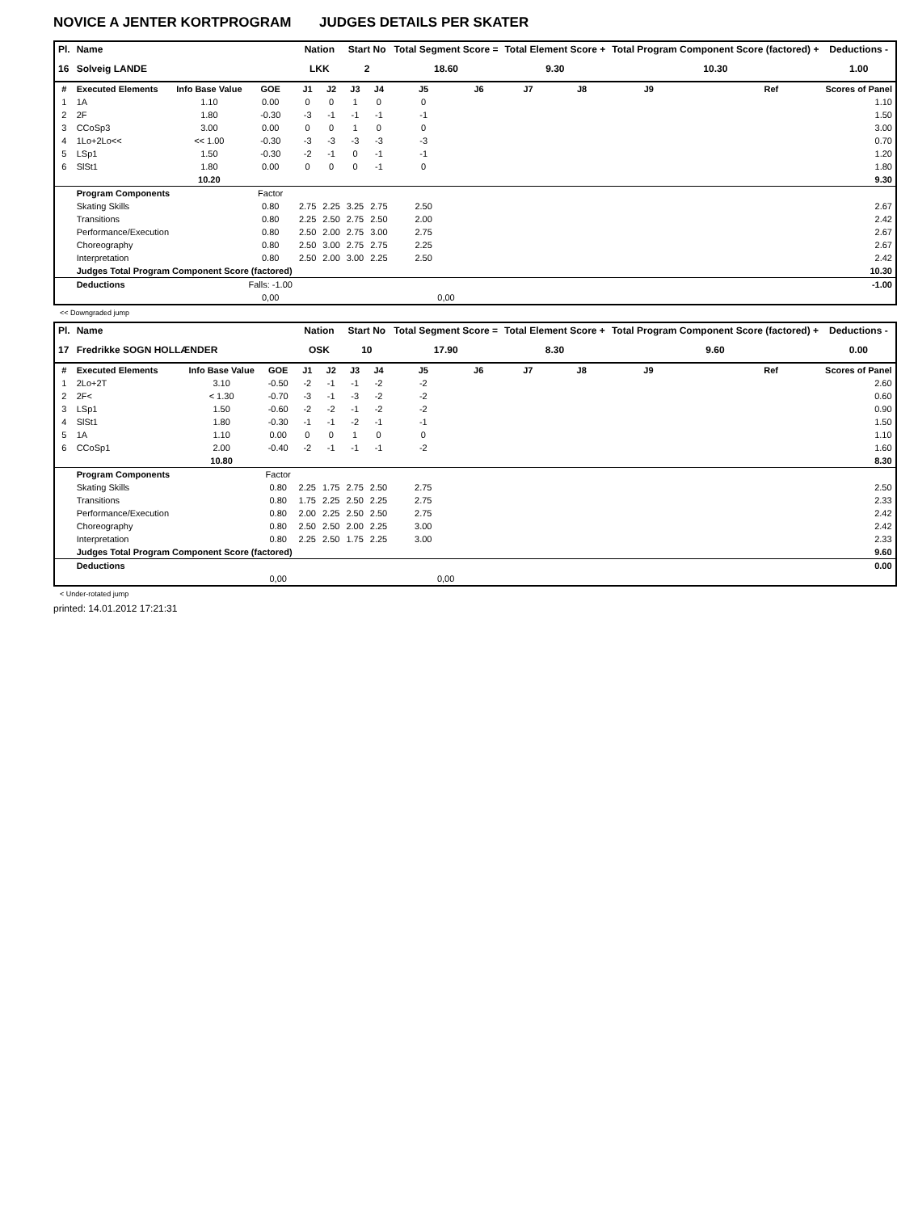NOVICE A JENTER KORTPROGRAM JUDGES DETAILS PER SKATER
| Pl. | Name | | | Nation | | Start No | | Total Segment Score = | | Total Element Score + | | Total Program Component Score (factored) + | | | Deductions - |
| --- | --- | --- | --- | --- | --- | --- | --- | --- | --- | --- | --- | --- | --- | --- | --- |
| 16 | Solveig LANDE | | | LKK | | 2 | | 18.60 | | 9.30 | | 10.30 | | | 1.00 |
| # | Executed Elements | Info Base Value | GOE | J1 | J2 | J3 | J4 | J5 | J6 | J7 | J8 | J9 | | Ref | Scores of Panel |
| 1 | 1A | 1.10 | 0.00 | 0 | 0 | 1 | 0 | 0 | | | | | | | 1.10 |
| 2 | 2F | 1.80 | -0.30 | -3 | -1 | -1 | -1 | -1 | | | | | | | 1.50 |
| 3 | CCoSp3 | 3.00 | 0.00 | 0 | 0 | 1 | 0 | 0 | | | | | | | 3.00 |
| 4 | 1Lo+2Lo<< | << 1.00 | -0.30 | -3 | -3 | -3 | -3 | -3 | | | | | | | 0.70 |
| 5 | LSp1 | 1.50 | -0.30 | -2 | -1 | 0 | -1 | -1 | | | | | | | 1.20 |
| 6 | SlSt1 | 1.80 | 0.00 | 0 | 0 | 0 | -1 | 0 | | | | | | | 1.80 |
| | | 10.20 | | | | | | | | | | | | | 9.30 |
| | Program Components | | Factor | | | | | | | | | | | | |
| | Skating Skills | | 0.80 | 2.75 | 2.25 | 3.25 | 2.75 | 2.50 | | | | | | | 2.67 |
| | Transitions | | 0.80 | 2.25 | 2.50 | 2.75 | 2.50 | 2.00 | | | | | | | 2.42 |
| | Performance/Execution | | 0.80 | 2.50 | 2.00 | 2.75 | 3.00 | 2.75 | | | | | | | 2.67 |
| | Choreography | | 0.80 | 2.50 | 3.00 | 2.75 | 2.75 | 2.25 | | | | | | | 2.67 |
| | Interpretation | | 0.80 | 2.50 | 2.00 | 3.00 | 2.25 | 2.50 | | | | | | | 2.42 |
| | Judges Total Program Component Score (factored) | | | | | | | | | | | | | | 10.30 |
| | Deductions | | Falls: -1.00 | | | | | | | | | | | | -1.00 |
| | | | 0,00 | | | | | 0,00 | | | | | | | |
<< Downgraded jump
| Pl. | Name | | | Nation | | Start No | | Total Segment Score = | | Total Element Score + | | Total Program Component Score (factored) + | | | Deductions - |
| --- | --- | --- | --- | --- | --- | --- | --- | --- | --- | --- | --- | --- | --- | --- | --- |
| 17 | Fredrikke SOGN HOLLÆNDER | | | OSK | | 10 | | 17.90 | | 8.30 | | 9.60 | | | 0.00 |
| # | Executed Elements | Info Base Value | GOE | J1 | J2 | J3 | J4 | J5 | J6 | J7 | J8 | J9 | | Ref | Scores of Panel |
| 1 | 2Lo+2T | 3.10 | -0.50 | -2 | -1 | -1 | -2 | -2 | | | | | | | 2.60 |
| 2 | 2F< | < 1.30 | -0.70 | -3 | -1 | -3 | -2 | -2 | | | | | | | 0.60 |
| 3 | LSp1 | 1.50 | -0.60 | -2 | -2 | -1 | -2 | -2 | | | | | | | 0.90 |
| 4 | SlSt1 | 1.80 | -0.30 | -1 | -1 | -2 | -1 | -1 | | | | | | | 1.50 |
| 5 | 1A | 1.10 | 0.00 | 0 | 0 | 1 | 0 | 0 | | | | | | | 1.10 |
| 6 | CCoSp1 | 2.00 | -0.40 | -2 | -1 | -1 | -1 | -2 | | | | | | | 1.60 |
| | | 10.80 | | | | | | | | | | | | | 8.30 |
| | Program Components | | Factor | | | | | | | | | | | | |
| | Skating Skills | | 0.80 | 2.25 | 1.75 | 2.75 | 2.50 | 2.75 | | | | | | | 2.50 |
| | Transitions | | 0.80 | 1.75 | 2.25 | 2.50 | 2.25 | 2.75 | | | | | | | 2.33 |
| | Performance/Execution | | 0.80 | 2.00 | 2.25 | 2.50 | 2.50 | 2.75 | | | | | | | 2.42 |
| | Choreography | | 0.80 | 2.50 | 2.50 | 2.00 | 2.25 | 3.00 | | | | | | | 2.42 |
| | Interpretation | | 0.80 | 2.25 | 2.50 | 1.75 | 2.25 | 3.00 | | | | | | | 2.33 |
| | Judges Total Program Component Score (factored) | | | | | | | | | | | | | | 9.60 |
| | Deductions | | | | | | | | | | | | | | 0.00 |
| | | | 0,00 | | | | | 0,00 | | | | | | | |
< Under-rotated jump
printed: 14.01.2012 17:21:31